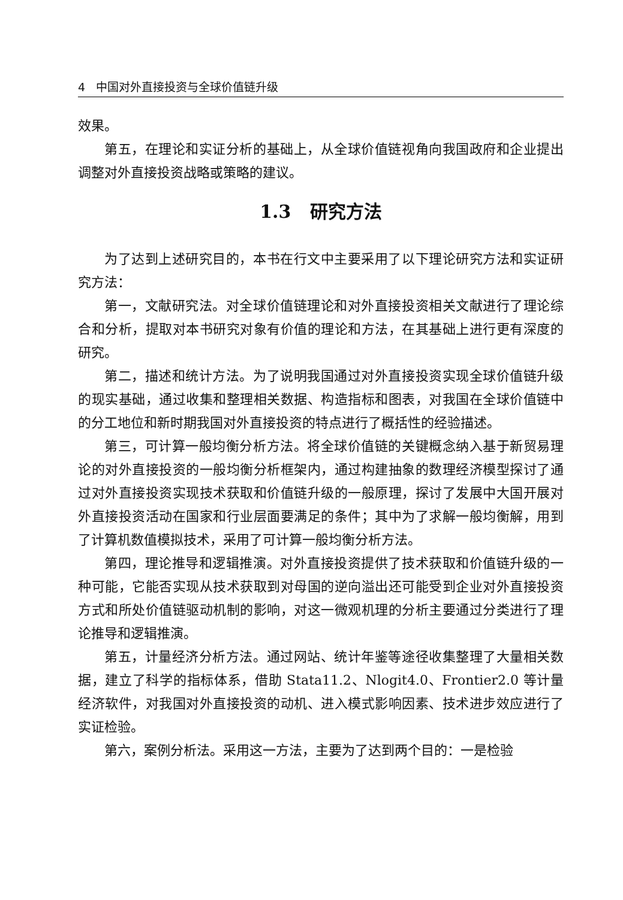4 中国对外直接投资与全球价值链升级
效果。
第五，在理论和实证分析的基础上，从全球价值链视角向我国政府和企业提出调整对外直接投资战略或策略的建议。
1.3 研究方法
为了达到上述研究目的，本书在行文中主要采用了以下理论研究方法和实证研究方法：
第一，文献研究法。对全球价值链理论和对外直接投资相关文献进行了理论综合和分析，提取对本书研究对象有价值的理论和方法，在其基础上进行更有深度的研究。
第二，描述和统计方法。为了说明我国通过对外直接投资实现全球价值链升级的现实基础，通过收集和整理相关数据、构造指标和图表，对我国在全球价值链中的分工地位和新时期我国对外直接投资的特点进行了概括性的经验描述。
第三，可计算一般均衡分析方法。将全球价值链的关键概念纳入基于新贸易理论的对外直接投资的一般均衡分析框架内，通过构建抽象的数理经济模型探讨了通过对外直接投资实现技术获取和价值链升级的一般原理，探讨了发展中大国开展对外直接投资活动在国家和行业层面要满足的条件；其中为了求解一般均衡解，用到了计算机数值模拟技术，采用了可计算一般均衡分析方法。
第四，理论推导和逻辑推演。对外直接投资提供了技术获取和价值链升级的一种可能，它能否实现从技术获取到对母国的逆向溢出还可能受到企业对外直接投资方式和所处价值链驱动机制的影响，对这一微观机理的分析主要通过分类进行了理论推导和逻辑推演。
第五，计量经济分析方法。通过网站、统计年鉴等途径收集整理了大量相关数据，建立了科学的指标体系，借助 Stata11.2、Nlogit4.0、Frontier2.0 等计量经济软件，对我国对外直接投资的动机、进入模式影响因素、技术进步效应进行了实证检验。
第六，案例分析法。采用这一方法，主要为了达到两个目的：一是检验